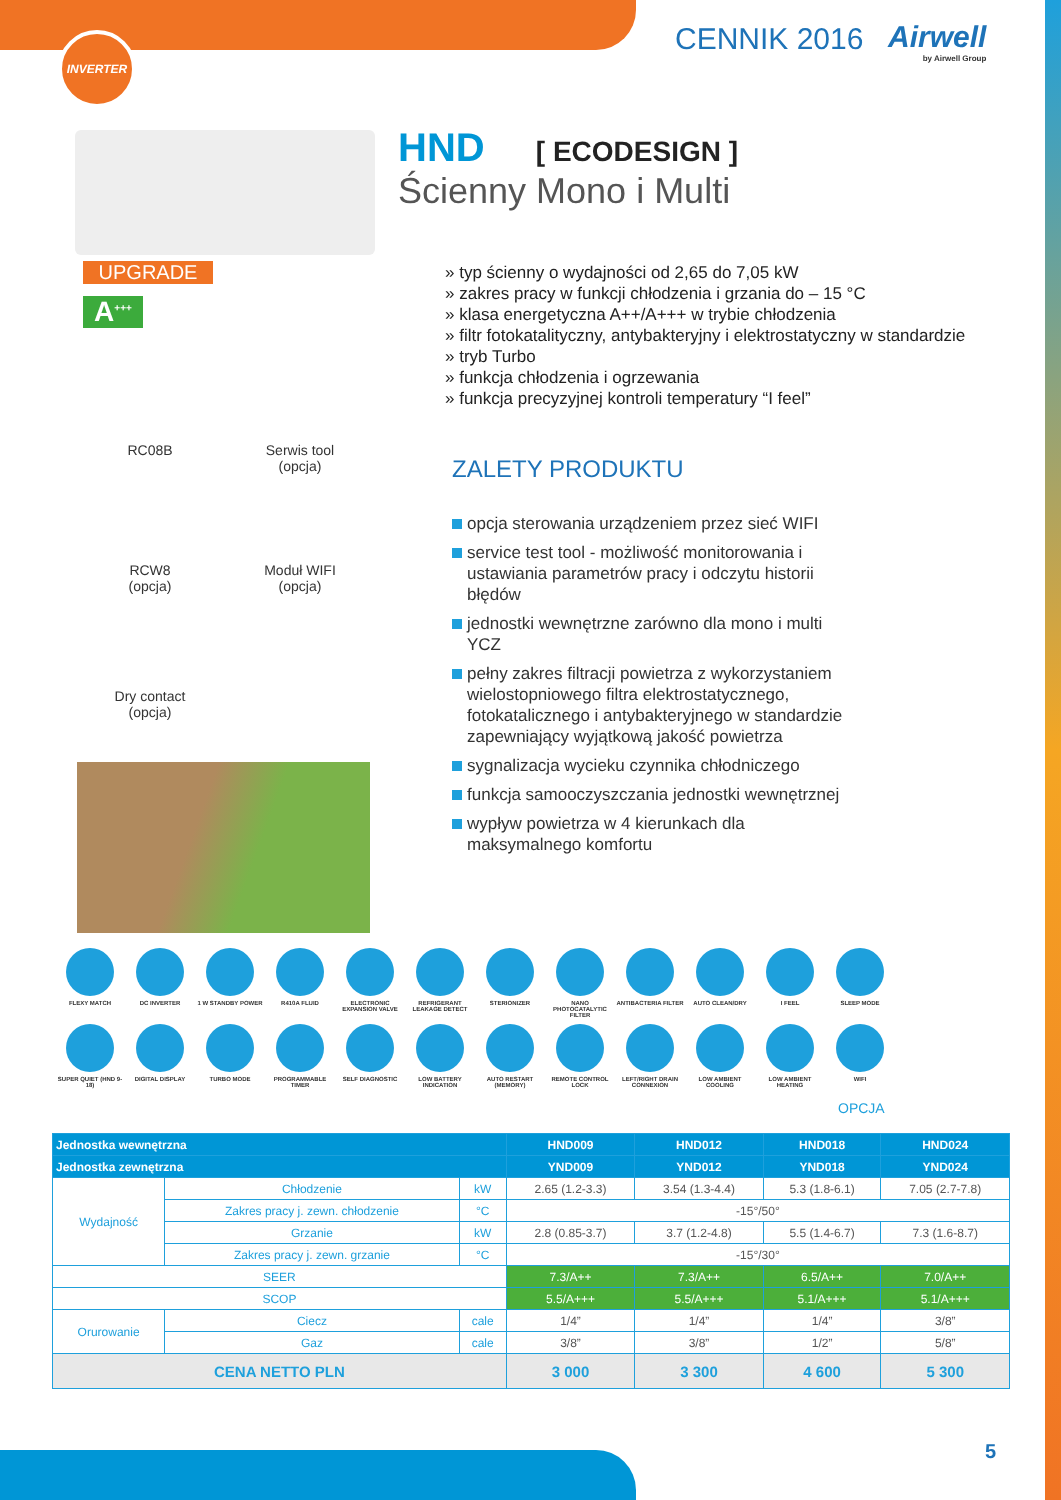INVERTER CENNIK 2016 Airwell
by Airwell Group
UPGRADE
A<sup>+++</sup>
RC08B Serwis tool
(opcja)
RCW8
(opcja)
Moduł WIFI
(opcja)
Dry contact
(opcja)
HND [ ECODESIGN ]
Ścienny Mono i Multi
» typ ścienny o wydajności od 2,65 do 7,05 kW
» zakres pracy w funkcji chłodzenia i grzania do – 15 °C
» klasa energetyczna A++/A+++ w trybie chłodzenia
» filtr fotokatalityczny, antybakteryjny i elektrostatyczny w standardzie
» tryb Turbo
» funkcja chłodzenia i ogrzewania
» funkcja precyzyjnej kontroli temperatury “I feel”
ZALETY PRODUKTU
opcja sterowania urządzeniem przez sieć WIFI
service test tool - możliwość monitorowania i ustawiania parametrów pracy i odczytu historii błędów
jednostki wewnętrzne zarówno dla mono i multi YCZ
pełny zakres filtracji powietrza z wykorzystaniem wielostopniowego filtra elektrostatycznego, fotokatalicznego i antybakteryjnego w standardzie zapewniający wyjątkową jakość powietrza
sygnalizacja wycieku czynnika chłodniczego
funkcja samooczyszczania jednostki wewnętrznej
wypływ powietrza w 4 kierunkach dla maksymalnego komfortu
FLEXY MATCH
DC INVERTER
1 W STANDBY POWER
R410A FLUID
ELECTRONIC EXPANSION VALVE
REFRIGERANT LEAKAGE DETECT
STERIONIZER
NANO PHOTOCATALYTIC FILTER
ANTIBACTERIA FILTER
AUTO CLEAN/DRY
I FEEL
SLEEP MODE
SUPER QUIET (HND 9-18)
DIGITAL DISPLAY
TURBO MODE
PROGRAMMABLE TIMER
SELF DIAGNOSTIC
LOW BATTERY INDICATION
AUTO RESTART (MEMORY)
REMOTE CONTROL LOCK
LEFT/RIGHT DRAIN CONNEXION
LOW AMBIENT COOLING
LOW AMBIENT HEATING
WIFI
OPCJA
| Jednostka wewnętrzna | | | | HND009 | HND012 | HND018 | HND024 |
| --- | --- | --- | --- | --- | --- | --- | --- |
| Jednostka zewnętrzna | | | | YND009 | YND012 | YND018 | YND024 |
| Wydajność | Chłodzenie | | kW | 2.65 (1.2-3.3) | 3.54 (1.3-4.4) | 5.3 (1.8-6.1) | 7.05 (2.7-7.8) |
| | Zakres pracy j. zewn. chłodzenie | | °C | -15°/50° | | | |
| | Grzanie | | kW | 2.8 (0.85-3.7) | 3.7 (1.2-4.8) | 5.5 (1.4-6.7) | 7.3 (1.6-8.7) |
| | Zakres pracy j. zewn. grzanie | | °C | -15°/30° | | | |
| SEER | | | | 7.3/A++ | 7.3/A++ | 6.5/A++ | 7.0/A++ |
| SCOP | | | | 5.5/A+++ | 5.5/A+++ | 5.1/A+++ | 5.1/A+++ |
| Orurowanie | Ciecz | cale | | 1/4” | 1/4” | 1/4” | 3/8” |
| | Gaz | cale | | 3/8” | 3/8” | 1/2” | 5/8” |
| CENA NETTO PLN | | | | 3 000 | 3 300 | 4 600 | 5 300 |
5